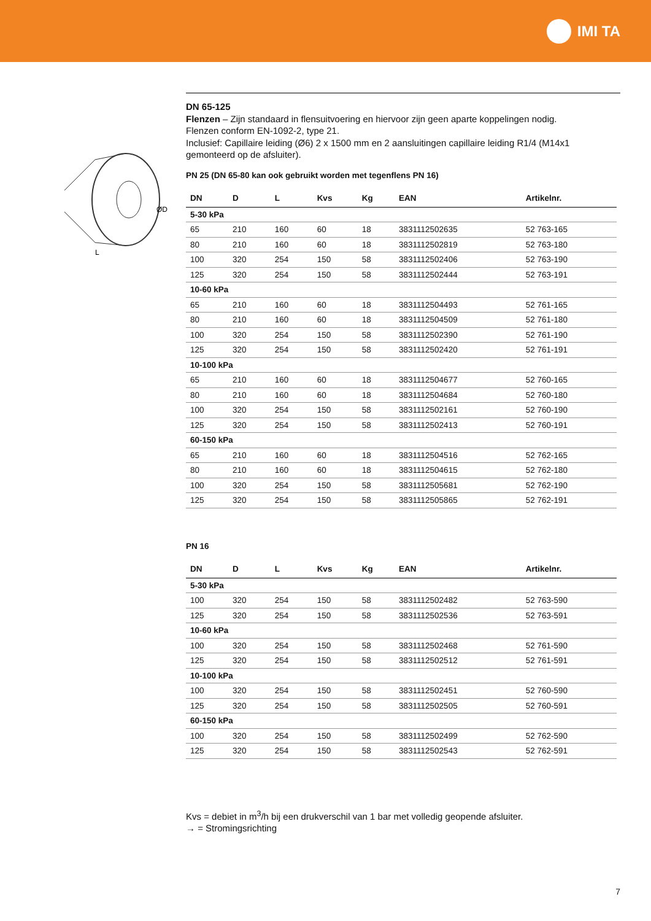IMI TA
ØD
L
DN 65-125
Flenzen – Zijn standaard in flensuitvoering en hiervoor zijn geen aparte koppelingen nodig.
Flenzen conform EN-1092-2, type 21.
Inclusief: Capillaire leiding (Ø6) 2 x 1500 mm en 2 aansluitingen capillaire leiding R1/4 (M14x1 gemonteerd op de afsluiter).
PN 25 (DN 65-80 kan ook gebruikt worden met tegenflens PN 16)
| DN | D | L | Kvs | Kg | EAN | Artikelnr. |
| --- | --- | --- | --- | --- | --- | --- |
| 5-30 kPa | | | | | | |
| 65 | 210 | 160 | 60 | 18 | 3831112502635 | 52 763-165 |
| 80 | 210 | 160 | 60 | 18 | 3831112502819 | 52 763-180 |
| 100 | 320 | 254 | 150 | 58 | 3831112502406 | 52 763-190 |
| 125 | 320 | 254 | 150 | 58 | 3831112502444 | 52 763-191 |
| 10-60 kPa | | | | | | |
| 65 | 210 | 160 | 60 | 18 | 3831112504493 | 52 761-165 |
| 80 | 210 | 160 | 60 | 18 | 3831112504509 | 52 761-180 |
| 100 | 320 | 254 | 150 | 58 | 3831112502390 | 52 761-190 |
| 125 | 320 | 254 | 150 | 58 | 3831112502420 | 52 761-191 |
| 10-100 kPa | | | | | | |
| 65 | 210 | 160 | 60 | 18 | 3831112504677 | 52 760-165 |
| 80 | 210 | 160 | 60 | 18 | 3831112504684 | 52 760-180 |
| 100 | 320 | 254 | 150 | 58 | 3831112502161 | 52 760-190 |
| 125 | 320 | 254 | 150 | 58 | 3831112502413 | 52 760-191 |
| 60-150 kPa | | | | | | |
| 65 | 210 | 160 | 60 | 18 | 3831112504516 | 52 762-165 |
| 80 | 210 | 160 | 60 | 18 | 3831112504615 | 52 762-180 |
| 100 | 320 | 254 | 150 | 58 | 3831112505681 | 52 762-190 |
| 125 | 320 | 254 | 150 | 58 | 3831112505865 | 52 762-191 |
PN 16
| DN | D | L | Kvs | Kg | EAN | Artikelnr. |
| --- | --- | --- | --- | --- | --- | --- |
| 5-30 kPa | | | | | | |
| 100 | 320 | 254 | 150 | 58 | 3831112502482 | 52 763-590 |
| 125 | 320 | 254 | 150 | 58 | 3831112502536 | 52 763-591 |
| 10-60 kPa | | | | | | |
| 100 | 320 | 254 | 150 | 58 | 3831112502468 | 52 761-590 |
| 125 | 320 | 254 | 150 | 58 | 3831112502512 | 52 761-591 |
| 10-100 kPa | | | | | | |
| 100 | 320 | 254 | 150 | 58 | 3831112502451 | 52 760-590 |
| 125 | 320 | 254 | 150 | 58 | 3831112502505 | 52 760-591 |
| 60-150 kPa | | | | | | |
| 100 | 320 | 254 | 150 | 58 | 3831112502499 | 52 762-590 |
| 125 | 320 | 254 | 150 | 58 | 3831112502543 | 52 762-591 |
Kvs = debiet in m<sup>3</sup>/h bij een drukverschil van 1 bar met volledig geopende afsluiter.
→ = Stromingsrichting
7